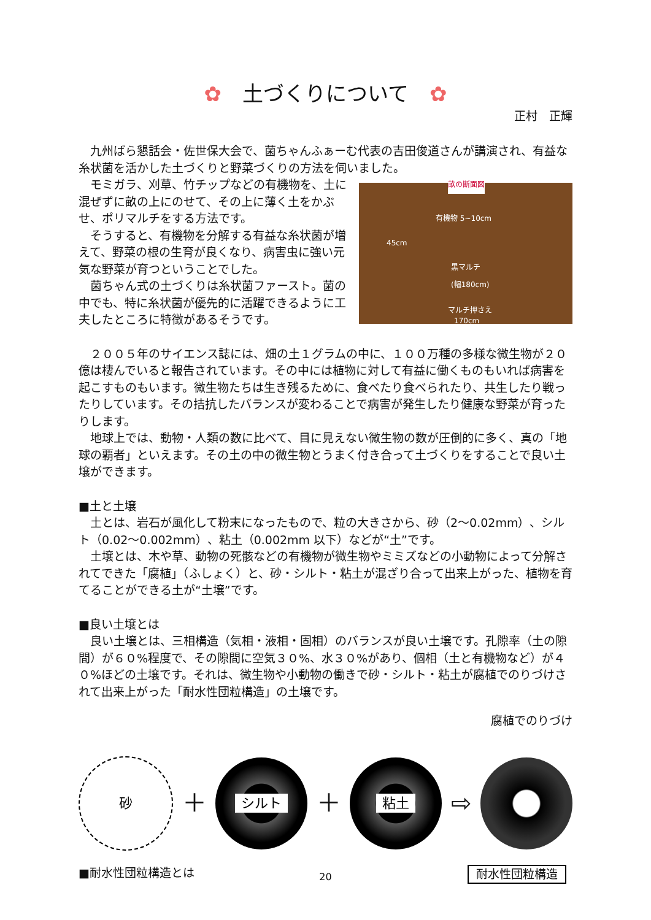✿　土づくりについて　✿
正村　正輝
九州ばら懇話会・佐世保大会で、菌ちゃんふぁーむ代表の吉田俊道さんが講演され、有益な糸状菌を活かした土づくりと野菜づくりの方法を伺いました。
モミガラ、刈草、竹チップなどの有機物を、土に混ぜずに畝の上にのせて、その上に薄く土をかぶせ、ポリマルチをする方法です。
そうすると、有機物を分解する有益な糸状菌が増えて、野菜の根の生育が良くなり、病害虫に強い元気な野菜が育つということでした。
菌ちゃん式の土づくりは糸状菌ファースト。菌の中でも、特に糸状菌が優先的に活躍できるように工夫したところに特徴があるそうです。
畝の断面図
有機物 5~10cm
45cm
黒マルチ
(幅180cm)
マルチ押さえ
170cm
２００５年のサイエンス誌には、畑の土１グラムの中に、１００万種の多様な微生物が２０億は棲んでいると報告されています。その中には植物に対して有益に働くものもいれば病害を起こすものもいます。微生物たちは生き残るために、食べたり食べられたり、共生したり戦ったりしています。その拮抗したバランスが変わることで病害が発生したり健康な野菜が育ったりします。
地球上では、動物・人類の数に比べて、目に見えない微生物の数が圧倒的に多く、真の「地球の覇者」といえます。その土の中の微生物とうまく付き合って土づくりをすることで良い土壌ができます。
■土と土壌
土とは、岩石が風化して粉末になったもので、粒の大きさから、砂（2～0.02mm）、シルト（0.02～0.002mm）、粘土（0.002mm 以下）などが“土”です。
土壌とは、木や草、動物の死骸などの有機物が微生物やミミズなどの小動物によって分解されてできた「腐植」（ふしょく）と、砂・シルト・粘土が混ざり合って出来上がった、植物を育てることができる土が“土壌”です。
■良い土壌とは
良い土壌とは、三相構造（気相・液相・固相）のバランスが良い土壌です。孔隙率（土の隙間）が６０%程度で、その隙間に空気３０%、水３０%があり、個相（土と有機物など）が４０%ほどの土壌です。それは、微生物や小動物の働きで砂・シルト・粘土が腐植でのりづけされて出来上がった「耐水性団粒構造」の土壌です。
腐植でのりづけ
砂
＋
シルト
＋
粘土
⇨
■耐水性団粒構造とは 耐水性団粒構造
20